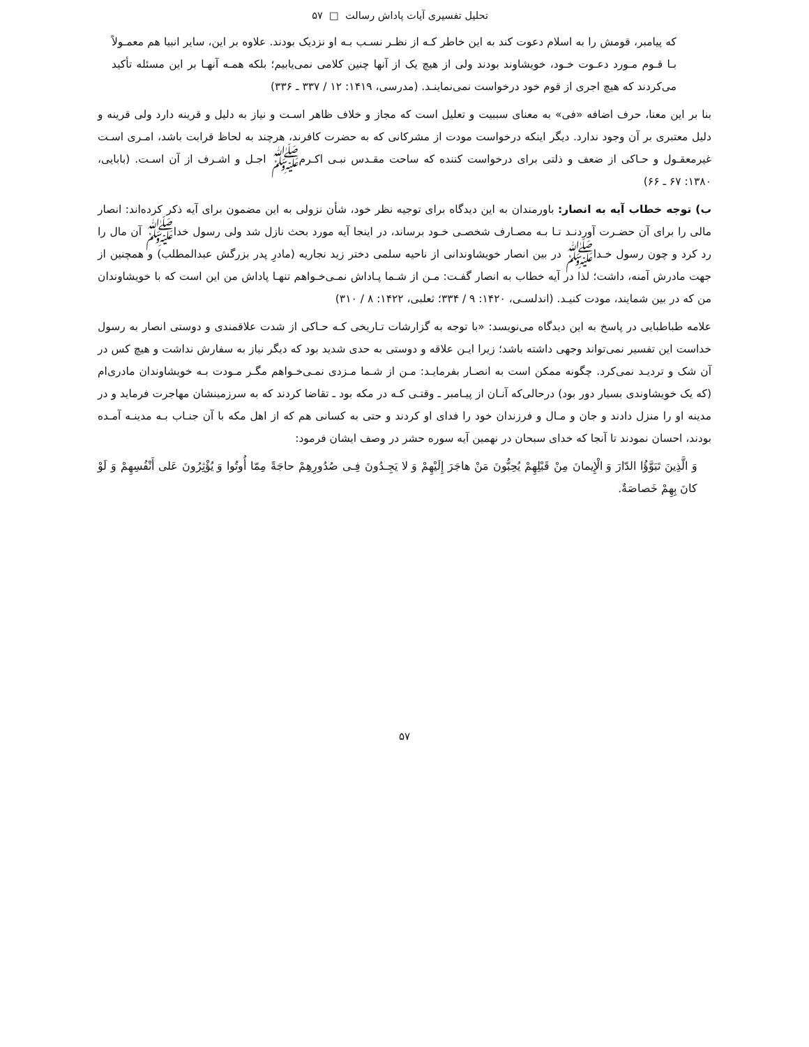تحلیل تفسیری آیات پاداش رسالت □ ۵۷
که پیامبر، قومش را به اسلام دعوت کند به این خاطر کـه از نظـر نسـب بـه او نزدیک بودند. علاوه بر این، سایر انبیا هم معمـولاً بـا قـوم مـورد دعـوت خـود، خویشاوند بودند ولی از هیچ یک از آنها چنین کلامی نمی‌یابیم؛ بلکه همـه آنهـا بر این مسئله تأکید می‌کردند که هیچ اجری از قوم خود درخواست نمی‌نماینـد. (مدرسی، ۱۴۱۹: ۱۲ / ۳۳۷ ـ ۳۳۶)
بنا بر این معنا، حرف اضافه «فی» به معنای سببیت و تعلیل است که مجاز و خلاف ظاهر اسـت و نیاز به دلیل و قرینه دارد ولی قرینه و دلیل معتبری بر آن وجود ندارد. دیگر اینکه درخواست مودت از مشرکانی که به حضرت کافرند، هرچند به لحاظ قرابت باشد، امـری اسـت غیرمعقـول و حـاکی از ضعف و ذلتی برای درخواست کننده که ساحت مقـدس نبـی اکـرمﷺ اجـل و اشـرف از آن اسـت. (بابایی، ۱۳۸۰: ۶۷ ـ ۶۶)
ب) توجه خطاب آیه به انصار: باورمندان به این دیدگاه برای توجیه نظر خود، شأن نزولی به این مضمون برای آیه ذکر کرده‌اند: انصار مالی را برای آن حضـرت آوردنـد تـا بـه مصـارف شخصـی خـود برساند، در اینجا آیه مورد بحث نازل شد ولی رسول خداﷺ آن مال را رد کرد و چون رسول خـداﷺ در بین انصار خویشاوندانی از ناحیه سلمی دختر زید نجاریه (مادرِ پدر بزرگش عبدالمطلب) و همچنین از جهت مادرش آمنه، داشت؛ لذا در آیه خطاب به انصار گفـت: مـن از شـما پـاداش نمـی‌خـواهم تنهـا پاداش من این است که با خویشاوندان من که در بین شمایند، مودت کنیـد. (اندلسـی، ۱۴۲۰: ۹ / ۳۳۴؛ ثعلبی، ۱۴۲۲: ۸ / ۳۱۰)
علامه طباطبایی در پاسخ به این دیدگاه می‌نویسد: «با توجه به گزارشات تـاریخی کـه حـاکی از شدت علاقمندی و دوستی انصار به رسول خداست این تفسیر نمی‌تواند وجهی داشته باشد؛ زیرا ایـن علاقه و دوستی به حدی شدید بود که دیگر نیاز به سفارش نداشت و هیچ کس در آن شک و تردیـد نمی‌کرد. چگونه ممکن است به انصـار بفرمایـد: مـن از شـما مـزدی نمـی‌خـواهم مگـر مـودت بـه خویشاوندان مادری‌ام (که یک خویشاوندی بسیار دور بود) درحالی‌که آنـان از پیـامبر ـ وقتـی کـه در مکه بود ـ تقاضا کردند که به سرزمینشان مهاجرت فرماید و در مدینه او را منزل دادند و جان و مـال و فرزندان خود را فدای او کردند و حتی به کسانی هم که از اهل مکه با آن جنـاب بـه مدینـه آمـده بودند، احسان نمودند تا آنجا که خدای سبحان در نهمین آیه سوره حشر در وصف ایشان فرمود:
وَ الَّذِینَ تَبَوَّؤُا الدّارَ وَ الْإِیمانَ مِنْ قَبْلِهِمْ یُحِبُّونَ مَنْ هاجَرَ إِلَیْهِمْ وَ لا یَجِـدُونَ فِـی صُدُورِهِمْ حاجَةً مِمّا أُوتُوا وَ یُؤْثِرُونَ عَلى أَنْفُسِهِمْ وَ لَوْ کانَ بِهِمْ خَصاصَةٌ.
۵۷